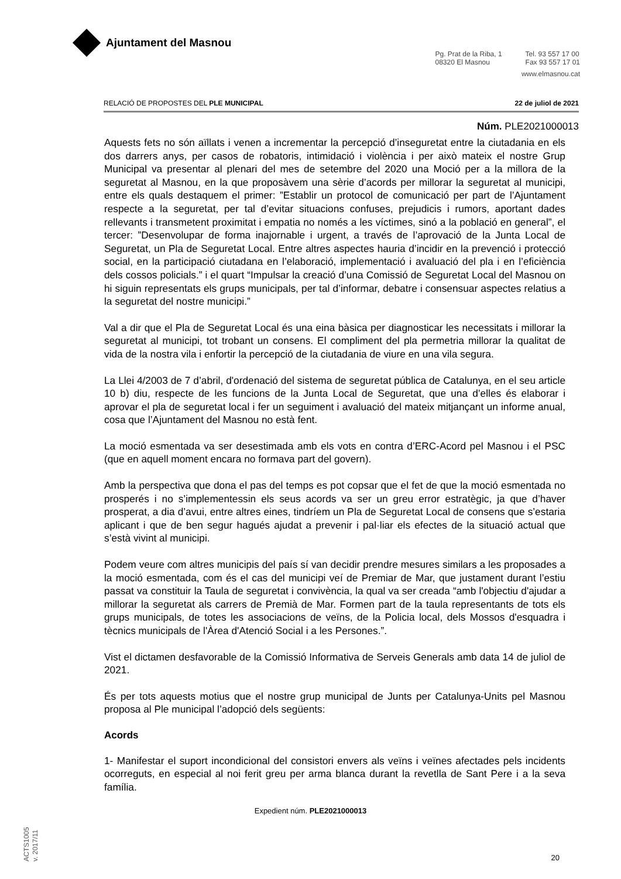Ajuntament del Masnou
Pg. Prat de la Riba, 1
08320 El Masnou
Tel. 93 557 17 00
Fax 93 557 17 01
www.elmasnou.cat
RELACIÓ DE PROPOSTES DEL PLE MUNICIPAL 22 de juliol de 2021
Núm. PLE2021000013
Aquests fets no són aïllats i venen a incrementar la percepció d’inseguretat entre la ciutadania en els dos darrers anys, per casos de robatoris, intimidació i violència i per això mateix el nostre Grup Municipal va presentar al plenari del mes de setembre del 2020 una Moció per a la millora de la seguretat al Masnou, en la que proposàvem una sèrie d’acords per millorar la seguretat al municipi, entre els quals destaquem el primer: ”Establir un protocol de comunicació per part de l’Ajuntament respecte a la seguretat, per tal d’evitar situacions confuses, prejudicis i rumors, aportant dades rellevants i transmetent proximitat i empatia no només a les víctimes, sinó a la població en general”, el tercer: ”Desenvolupar de forma inajornable i urgent, a través de l’aprovació de la Junta Local de Seguretat, un Pla de Seguretat Local. Entre altres aspectes hauria d’incidir en la prevenció i protecció social, en la participació ciutadana en l’elaboració, implementació i avaluació del pla i en l’eficiència dels cossos policials.” i el quart “Impulsar la creació d’una Comissió de Seguretat Local del Masnou on hi siguin representats els grups municipals, per tal d’informar, debatre i consensuar aspectes relatius a la seguretat del nostre municipi.”
Val a dir que el Pla de Seguretat Local és una eina bàsica per diagnosticar les necessitats i millorar la seguretat al municipi, tot trobant un consens. El compliment del pla permetria millorar la qualitat de vida de la nostra vila i enfortir la percepció de la ciutadania de viure en una vila segura.
La Llei 4/2003 de 7 d’abril, d'ordenació del sistema de seguretat pública de Catalunya, en el seu article 10 b) diu, respecte de les funcions de la Junta Local de Seguretat, que una d’elles és elaborar i aprovar el pla de seguretat local i fer un seguiment i avaluació del mateix mitjançant un informe anual, cosa que l’Ajuntament del Masnou no està fent.
La moció esmentada va ser desestimada amb els vots en contra d’ERC-Acord pel Masnou i el PSC (que en aquell moment encara no formava part del govern).
Amb la perspectiva que dona el pas del temps es pot copsar que el fet de que la moció esmentada no prosperés i no s’implementessin els seus acords va ser un greu error estratègic, ja que d’haver prosperat, a dia d’avui, entre altres eines, tindríem un Pla de Seguretat Local de consens que s’estaria aplicant i que de ben segur hagués ajudat a prevenir i pal·liar els efectes de la situació actual que s’està vivint al municipi.
Podem veure com altres municipis del país sí van decidir prendre mesures similars a les proposades a la moció esmentada, com és el cas del municipi veí de Premiar de Mar, que justament durant l’estiu passat va constituir la Taula de seguretat i convivència, la qual va ser creada “amb l'objectiu d'ajudar a millorar la seguretat als carrers de Premià de Mar. Formen part de la taula representants de tots els grups municipals, de totes les associacions de veïns, de la Policia local, dels Mossos d'esquadra i tècnics municipals de l'Àrea d'Atenció Social i a les Persones.”.
Vist el dictamen desfavorable de la Comissió Informativa de Serveis Generals amb data 14 de juliol de 2021.
És per tots aquests motius que el nostre grup municipal de Junts per Catalunya-Units pel Masnou proposa al Ple municipal l’adopció dels següents:
Acords
1- Manifestar el suport incondicional del consistori envers als veïns i veïnes afectades pels incidents ocorreguts, en especial al noi ferit greu per arma blanca durant la revetlla de Sant Pere i a la seva família.
Expedient núm. PLE2021000013
20
ACTS1005
v. 2017/11